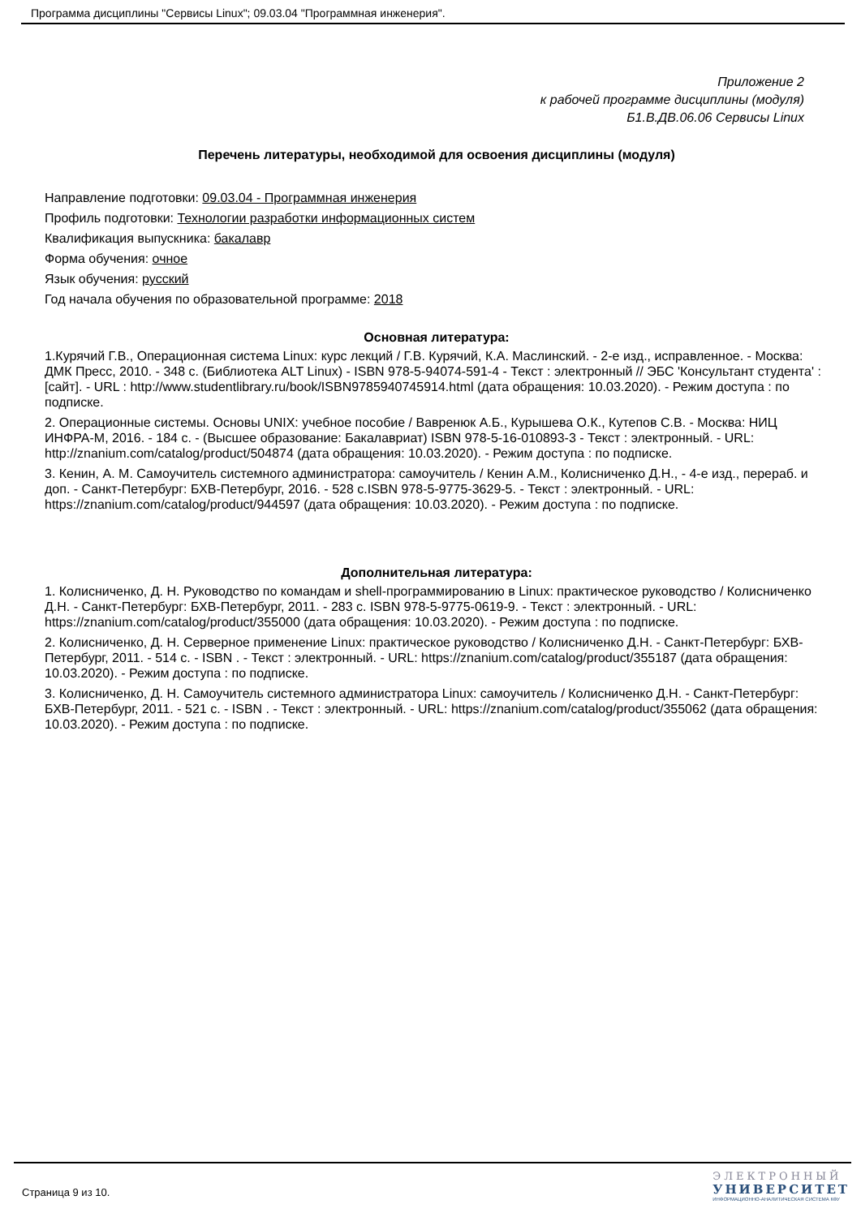Программа дисциплины "Сервисы Linux"; 09.03.04 "Программная инженерия".
Приложение 2
к рабочей программе дисциплины (модуля)
Б1.В.ДВ.06.06 Сервисы Linux
Перечень литературы, необходимой для освоения дисциплины (модуля)
Направление подготовки: 09.03.04 - Программная инженерия
Профиль подготовки: Технологии разработки информационных систем
Квалификация выпускника: бакалавр
Форма обучения: очное
Язык обучения: русский
Год начала обучения по образовательной программе: 2018
Основная литература:
1.Курячий Г.В., Операционная система Linux: курс лекций / Г.В. Курячий, К.А. Маслинский. - 2-е изд., исправленное. - Москва: ДМК Пресс, 2010. - 348 с. (Библиотека ALT Linux) - ISBN 978-5-94074-591-4 - Текст : электронный // ЭБС 'Консультант студента' : [сайт]. - URL : http://www.studentlibrary.ru/book/ISBN9785940745914.html (дата обращения: 10.03.2020). - Режим доступа : по подписке.
2. Операционные системы. Основы UNIX: учебное пособие / Вавренюк А.Б., Курышева О.К., Кутепов С.В. - Москва: НИЦ ИНФРА-М, 2016. - 184 с. - (Высшее образование: Бакалавриат) ISBN 978-5-16-010893-3 - Текст : электронный. - URL: http://znanium.com/catalog/product/504874 (дата обращения: 10.03.2020). - Режим доступа : по подписке.
3. Кенин, А. М. Самоучитель системного администратора: самоучитель / Кенин А.М., Колисниченко Д.Н., - 4-е изд., перераб. и доп. - Санкт-Петербург: БХВ-Петербург, 2016. - 528 с.ISBN 978-5-9775-3629-5. - Текст : электронный. - URL: https://znanium.com/catalog/product/944597 (дата обращения: 10.03.2020). - Режим доступа : по подписке.
Дополнительная литература:
1. Колисниченко, Д. Н. Руководство по командам и shell-программированию в Linux: практическое руководство / Колисниченко Д.Н. - Санкт-Петербург: БХВ-Петербург, 2011. - 283 с. ISBN 978-5-9775-0619-9. - Текст : электронный. - URL: https://znanium.com/catalog/product/355000 (дата обращения: 10.03.2020). - Режим доступа : по подписке.
2. Колисниченко, Д. Н. Серверное применение Linux: практическое руководство / Колисниченко Д.Н. - Санкт-Петербург: БХВ-Петербург, 2011. - 514 с. - ISBN . - Текст : электронный. - URL: https://znanium.com/catalog/product/355187 (дата обращения: 10.03.2020). - Режим доступа : по подписке.
3. Колисниченко, Д. Н. Самоучитель системного администратора Linux: самоучитель / Колисниченко Д.Н. - Санкт-Петербург: БХВ-Петербург, 2011. - 521 с. - ISBN . - Текст : электронный. - URL: https://znanium.com/catalog/product/355062 (дата обращения: 10.03.2020). - Режим доступа : по подписке.
Страница 9 из 10.
ЭЛЕКТРОННЫЙ
УНИВЕРСИТЕТ
ИНФОРМАЦИОННО-АНАЛИТИЧЕСКАЯ СИСТЕМА КФУ